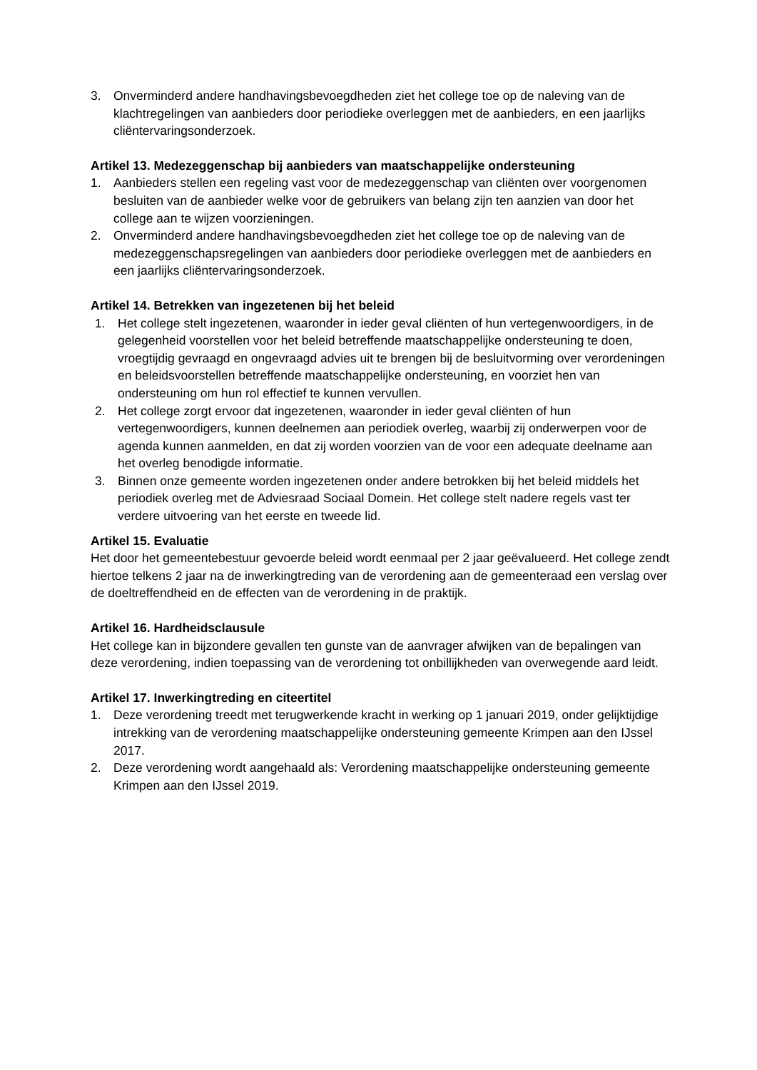3. Onverminderd andere handhavingsbevoegdheden ziet het college toe op de naleving van de klachtregelingen van aanbieders door periodieke overleggen met de aanbieders, en een jaarlijks cliëntervaringsonderzoek.
Artikel 13. Medezeggenschap bij aanbieders van maatschappelijke ondersteuning
1. Aanbieders stellen een regeling vast voor de medezeggenschap van cliënten over voorgenomen besluiten van de aanbieder welke voor de gebruikers van belang zijn ten aanzien van door het college aan te wijzen voorzieningen.
2. Onverminderd andere handhavingsbevoegdheden ziet het college toe op de naleving van de medezeggenschapsregelingen van aanbieders door periodieke overleggen met de aanbieders en een jaarlijks cliëntervaringsonderzoek.
Artikel 14. Betrekken van ingezetenen bij het beleid
1. Het college stelt ingezetenen, waaronder in ieder geval cliënten of hun vertegenwoordigers, in de gelegenheid voorstellen voor het beleid betreffende maatschappelijke ondersteuning te doen, vroegtijdig gevraagd en ongevraagd advies uit te brengen bij de besluitvorming over verordeningen en beleidsvoorstellen betreffende maatschappelijke ondersteuning, en voorziet hen van ondersteuning om hun rol effectief te kunnen vervullen.
2. Het college zorgt ervoor dat ingezetenen, waaronder in ieder geval cliënten of hun vertegenwoordigers, kunnen deelnemen aan periodiek overleg, waarbij zij onderwerpen voor de agenda kunnen aanmelden, en dat zij worden voorzien van de voor een adequate deelname aan het overleg benodigde informatie.
3. Binnen onze gemeente worden ingezetenen onder andere betrokken bij het beleid middels het periodiek overleg met de Adviesraad Sociaal Domein. Het college stelt nadere regels vast ter verdere uitvoering van het eerste en tweede lid.
Artikel 15. Evaluatie
Het door het gemeentebestuur gevoerde beleid wordt eenmaal per 2 jaar geëvalueerd. Het college zendt hiertoe telkens 2 jaar na de inwerkingtreding van de verordening aan de gemeenteraad een verslag over de doeltreffendheid en de effecten van de verordening in de praktijk.
Artikel 16. Hardheidsclausule
Het college kan in bijzondere gevallen ten gunste van de aanvrager afwijken van de bepalingen van deze verordening, indien toepassing van de verordening tot onbillijkheden van overwegende aard leidt.
Artikel 17. Inwerkingtreding en citeertitel
1. Deze verordening treedt met terugwerkende kracht in werking op 1 januari 2019, onder gelijktijdige intrekking van de verordening maatschappelijke ondersteuning gemeente Krimpen aan den IJssel 2017.
2. Deze verordening wordt aangehaald als: Verordening maatschappelijke ondersteuning gemeente Krimpen aan den IJssel 2019.